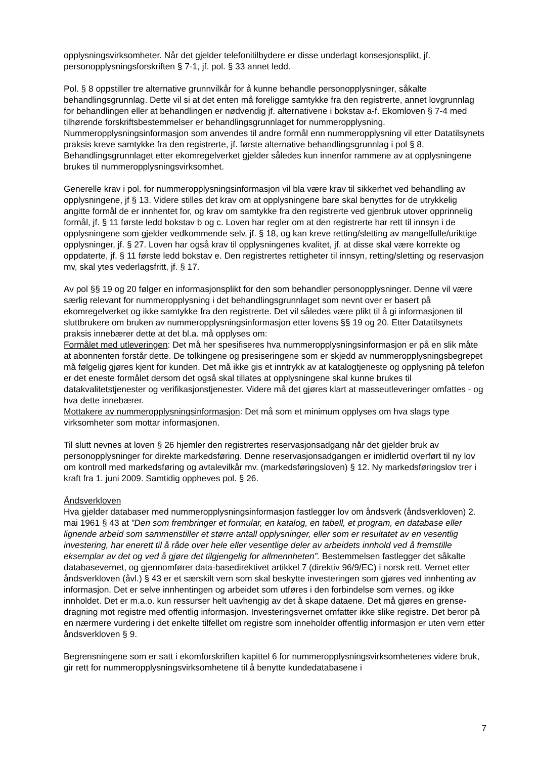opplysningsvirksomheter. Når det gjelder telefonitilbydere er disse underlagt konsesjonsplikt, jf. personopplysningsforskriften § 7-1, jf. pol. § 33 annet ledd.
Pol. § 8 oppstiller tre alternative grunnvilkår for å kunne behandle personopplysninger, såkalte behandlingsgrunnlag. Dette vil si at det enten må foreligge samtykke fra den registrerte, annet lovgrunnlag for behandlingen eller at behandlingen er nødvendig jf. alternativene i bokstav a-f. Ekomloven § 7-4 med tilhørende forskriftsbestemmelser er behandlingsgrunnlaget for nummeropplysning. Nummeropplysningsinformasjon som anvendes til andre formål enn nummeropplysning vil etter Datatilsynets praksis kreve samtykke fra den registrerte, jf. første alternative behandlingsgrunnlag i pol § 8. Behandlingsgrunnlaget etter ekomregelverket gjelder således kun innenfor rammene av at opplysningene brukes til nummeropplysningsvirksomhet.
Generelle krav i pol. for nummeropplysningsinformasjon vil bla være krav til sikkerhet ved behandling av opplysningene, jf § 13. Videre stilles det krav om at opplysningene bare skal benyttes for de utrykkelig angitte formål de er innhentet for, og krav om samtykke fra den registrerte ved gjenbruk utover opprinnelig formål, jf. § 11 første ledd bokstav b og c. Loven har regler om at den registrerte har rett til innsyn i de opplysningene som gjelder vedkommende selv, jf. § 18, og kan kreve retting/sletting av mangelfulle/uriktige opplysninger, jf. § 27. Loven har også krav til opplysningenes kvalitet, jf. at disse skal være korrekte og oppdaterte, jf. § 11 første ledd bokstav e. Den registrertes rettigheter til innsyn, retting/sletting og reservasjon mv, skal ytes vederlagsfritt, jf. § 17.
Av pol §§ 19 og 20 følger en informasjonsplikt for den som behandler personopplysninger. Denne vil være særlig relevant for nummeropplysning i det behandlingsgrunnlaget som nevnt over er basert på ekomregelverket og ikke samtykke fra den registrerte. Det vil således være plikt til å gi informasjonen til sluttbrukere om bruken av nummeropplysningsinformasjon etter lovens §§ 19 og 20. Etter Datatilsynets praksis innebærer dette at det bl.a. må opplyses om:
Formålet med utleveringen: Det må her spesifiseres hva nummeropplysningsinformasjon er på en slik måte at abonnenten forstår dette. De tolkingene og presiseringene som er skjedd av nummeropplysningsbegrepet må følgelig gjøres kjent for kunden. Det må ikke gis et inntrykk av at katalogtjeneste og opplysning på telefon er det eneste formålet dersom det også skal tillates at opplysningene skal kunne brukes til datakvalitetstjenester og verifikasjonstjenester. Videre må det gjøres klart at masseutleveringer omfattes - og hva dette innebærer.
Mottakere av nummeropplysningsinformasjon: Det må som et minimum opplyses om hva slags type virksomheter som mottar informasjonen.
Til slutt nevnes at loven § 26 hjemler den registrertes reservasjonsadgang når det gjelder bruk av personopplysninger for direkte markedsføring. Denne reservasjonsadgangen er imidlertid overført til ny lov om kontroll med markedsføring og avtalevilkår mv. (markedsføringsloven) § 12. Ny markedsføringslov trer i kraft fra 1. juni 2009. Samtidig oppheves pol. § 26.
Åndsverkloven
Hva gjelder databaser med nummeropplysningsinformasjon fastlegger lov om åndsverk (åndsverkloven) 2. mai 1961 § 43 at ”Den som frembringer et formular, en katalog, en tabell, et program, en database eller lignende arbeid som sammenstiller et større antall opplysninger, eller som er resultatet av en vesentlig investering, har enerett til å råde over hele eller vesentlige deler av arbeidets innhold ved å fremstille eksemplar av det og ved å gjøre det tilgjengelig for allmennheten”. Bestemmelsen fastlegger det såkalte databasevernet, og gjennomfører data-basedirektivet artikkel 7 (direktiv 96/9/EC) i norsk rett. Vernet etter åndsverkloven (åvl.) § 43 er et særskilt vern som skal beskytte investeringen som gjøres ved innhenting av informasjon. Det er selve innhentingen og arbeidet som utføres i den forbindelse som vernes, og ikke innholdet. Det er m.a.o. kun ressurser helt uavhengig av det å skape dataene. Det må gjøres en grense-dragning mot registre med offentlig informasjon. Investeringsvernet omfatter ikke slike registre. Det beror på en nærmere vurdering i det enkelte tilfellet om registre som inneholder offentlig informasjon er uten vern etter åndsverkloven § 9.
Begrensningene som er satt i ekomforskriften kapittel 6 for nummeropplysningsvirksomhetenes videre bruk, gir rett for nummeropplysningsvirksomhetene til å benytte kundedatabasene i
7